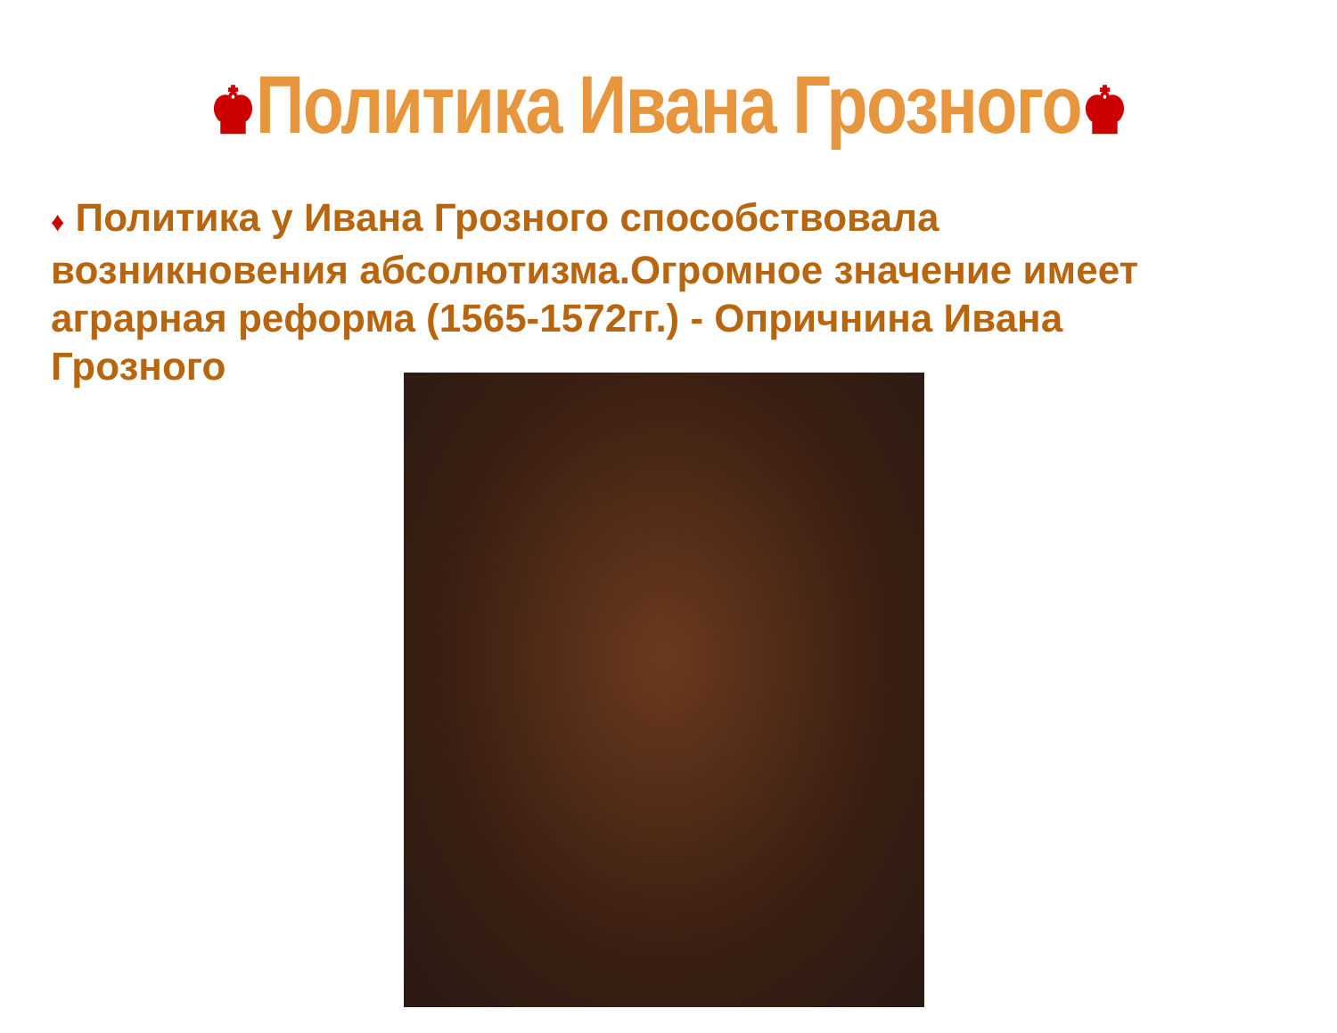♚Политика Ивана Грозного♚
♦ Политика у Ивана Грозного способствовала возникновения абсолютизма.Огромное значение имеет аграрная реформа (1565-1572гг.) - Опричнина Ивана Грозного